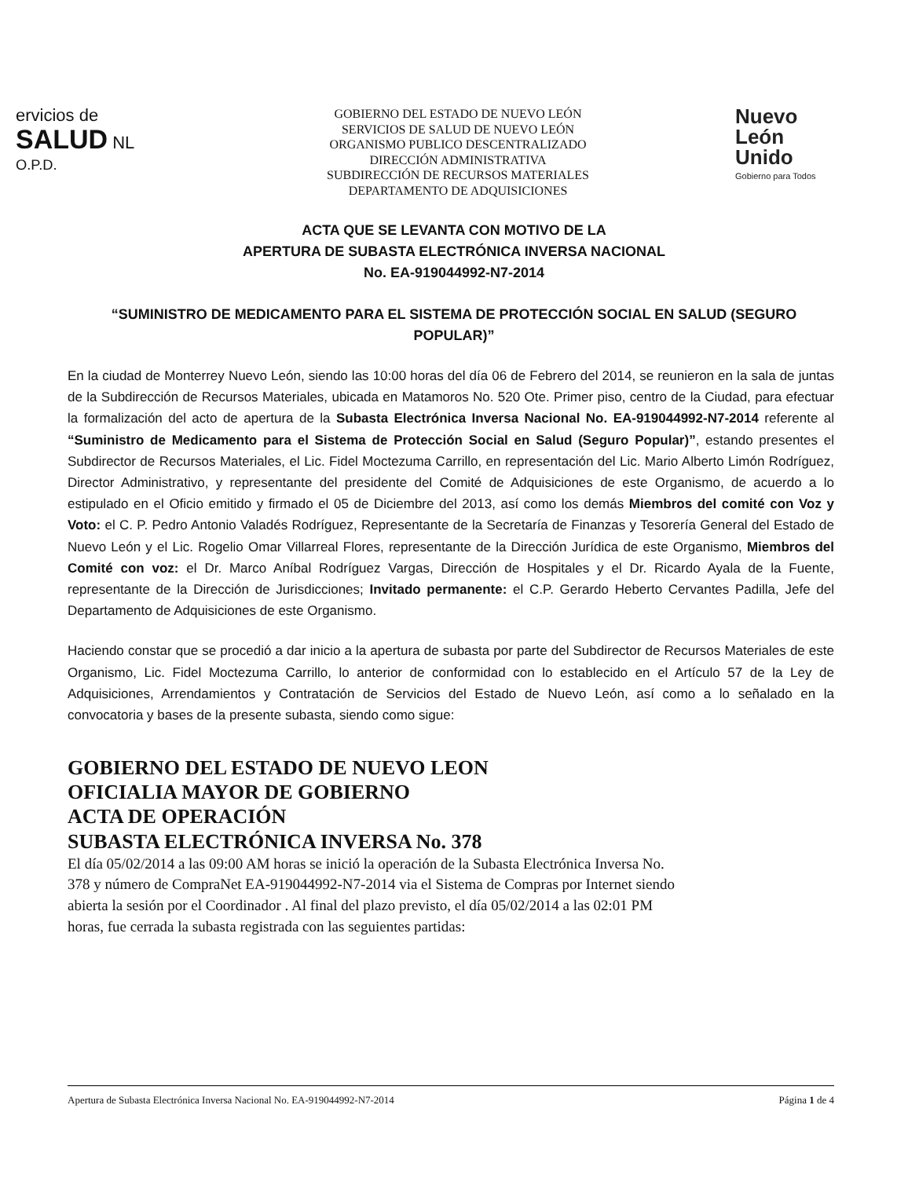ervicios de
SALUD NL
O.P.D.
GOBIERNO DEL ESTADO DE NUEVO LEÓN
SERVICIOS DE SALUD DE NUEVO LEÓN
ORGANISMO PUBLICO DESCENTRALIZADO
DIRECCIÓN ADMINISTRATIVA
SUBDIRECCIÓN DE RECURSOS MATERIALES
DEPARTAMENTO DE ADQUISICIONES
Nuevo
León
Unido
Gobierno para Todos
ACTA QUE SE LEVANTA CON MOTIVO DE LA
APERTURA DE SUBASTA ELECTRÓNICA INVERSA NACIONAL
No. EA-919044992-N7-2014
“SUMINISTRO DE MEDICAMENTO PARA EL SISTEMA DE PROTECCIÓN SOCIAL EN SALUD (SEGURO POPULAR)”
En la ciudad de Monterrey Nuevo León, siendo las 10:00 horas del día 06 de Febrero del 2014, se reunieron en la sala de juntas de la Subdirección de Recursos Materiales, ubicada en Matamoros No. 520 Ote. Primer piso, centro de la Ciudad, para efectuar la formalización del acto de apertura de la Subasta Electrónica Inversa Nacional No. EA-919044992-N7-2014 referente al “Suministro de Medicamento para el Sistema de Protección Social en Salud (Seguro Popular)”, estando presentes el Subdirector de Recursos Materiales, el Lic. Fidel Moctezuma Carrillo, en representación del Lic. Mario Alberto Limón Rodríguez, Director Administrativo, y representante del presidente del Comité de Adquisiciones de este Organismo, de acuerdo a lo estipulado en el Oficio emitido y firmado el 05 de Diciembre del 2013, así como los demás Miembros del comité con Voz y Voto: el C. P. Pedro Antonio Valadés Rodríguez, Representante de la Secretaría de Finanzas y Tesorería General del Estado de Nuevo León y el Lic. Rogelio Omar Villarreal Flores, representante de la Dirección Jurídica de este Organismo, Miembros del Comité con voz: el Dr. Marco Aníbal Rodríguez Vargas, Dirección de Hospitales y el Dr. Ricardo Ayala de la Fuente, representante de la Dirección de Jurisdicciones; Invitado permanente: el C.P. Gerardo Heberto Cervantes Padilla, Jefe del Departamento de Adquisiciones de este Organismo.
Haciendo constar que se procedió a dar inicio a la apertura de subasta por parte del Subdirector de Recursos Materiales de este Organismo, Lic. Fidel Moctezuma Carrillo, lo anterior de conformidad con lo establecido en el Artículo 57 de la Ley de Adquisiciones, Arrendamientos y Contratación de Servicios del Estado de Nuevo León, así como a lo señalado en la convocatoria y bases de la presente subasta, siendo como sigue:
GOBIERNO DEL ESTADO DE NUEVO LEON
OFICIALIA MAYOR DE GOBIERNO
ACTA DE OPERACIÓN
SUBASTA ELECTRÓNICA INVERSA No. 378
El día 05/02/2014 a las 09:00 AM horas se inició la operación de la Subasta Electrónica Inversa No. 378 y número de CompraNet EA-919044992-N7-2014 via el Sistema de Compras por Internet siendo abierta la sesión por el Coordinador . Al final del plazo previsto, el día 05/02/2014 a las 02:01 PM horas, fue cerrada la subasta registrada con las seguientes partidas:
Apertura de Subasta Electrónica Inversa Nacional No. EA-919044992-N7-2014 Página 1 de 4